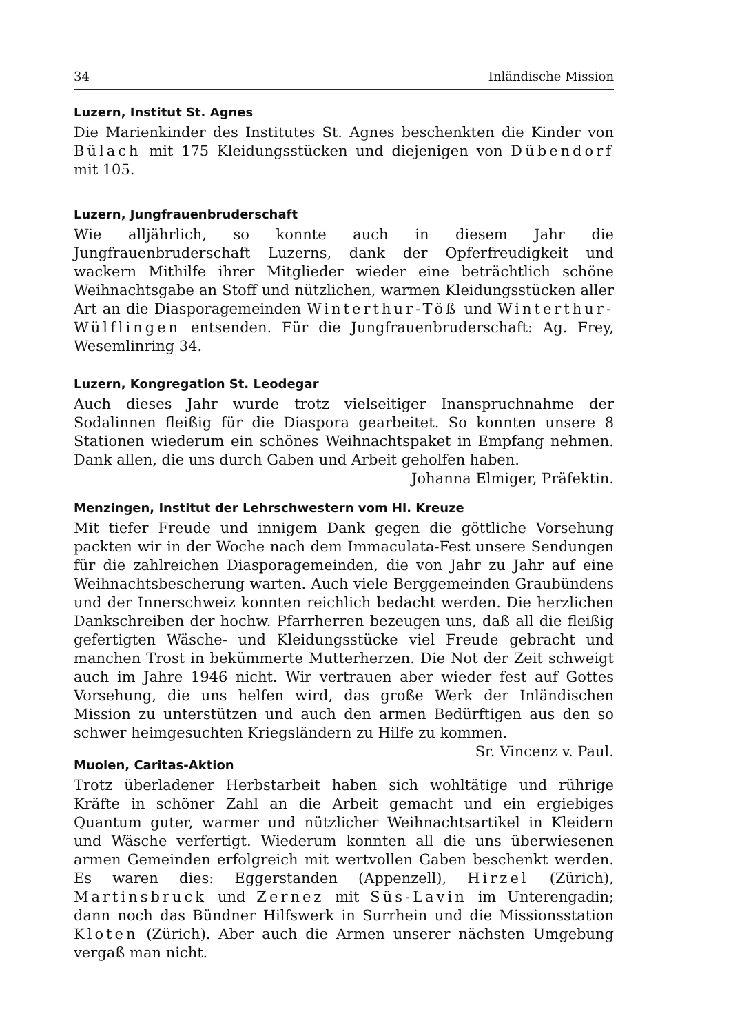34 Inländische Mission
Luzern, Institut St. Agnes
Die Marienkinder des Institutes St. Agnes beschenkten die Kinder von Bülach mit 175 Kleidungsstücken und diejenigen von Dübendorf mit 105.
Luzern, Jungfrauenbruderschaft
Wie alljährlich, so konnte auch in diesem Jahr die Jungfrauenbruderschaft Luzerns, dank der Opferfreudigkeit und wackern Mithilfe ihrer Mitglieder wieder eine beträchtlich schöne Weihnachtsgabe an Stoff und nützlichen, warmen Kleidungsstücken aller Art an die Diasporagemeinden Winterthur-Töß und Winterthur-Wülflingen entsenden. Für die Jungfrauenbruderschaft: Ag. Frey, Wesemlinring 34.
Luzern, Kongregation St. Leodegar
Auch dieses Jahr wurde trotz vielseitiger Inanspruchnahme der Sodalinnen fleißig für die Diaspora gearbeitet. So konnten unsere 8 Stationen wiederum ein schönes Weihnachtspaket in Empfang nehmen. Dank allen, die uns durch Gaben und Arbeit geholfen haben.
Johanna Elmiger, Präfektin.
Menzingen, Institut der Lehrschwestern vom Hl. Kreuze
Mit tiefer Freude und innigem Dank gegen die göttliche Vorsehung packten wir in der Woche nach dem Immaculata-Fest unsere Sendungen für die zahlreichen Diasporagemeinden, die von Jahr zu Jahr auf eine Weihnachtsbescherung warten. Auch viele Berggemeinden Graubündens und der Innerschweiz konnten reichlich bedacht werden. Die herzlichen Dankschreiben der hochw. Pfarrherren bezeugen uns, daß all die fleißig gefertigten Wäsche- und Kleidungsstücke viel Freude gebracht und manchen Trost in bekümmerte Mutterherzen. Die Not der Zeit schweigt auch im Jahre 1946 nicht. Wir vertrauen aber wieder fest auf Gottes Vorsehung, die uns helfen wird, das große Werk der Inländischen Mission zu unterstützen und auch den armen Bedürftigen aus den so schwer heimgesuchten Kriegsländern zu Hilfe zu kommen. Sr. Vincenz v. Paul.
Muolen, Caritas-Aktion
Trotz überladener Herbstarbeit haben sich wohltätige und rührige Kräfte in schöner Zahl an die Arbeit gemacht und ein ergiebiges Quantum guter, warmer und nützlicher Weihnachtsartikel in Kleidern und Wäsche verfertigt. Wiederum konnten all die uns überwiesenen armen Gemeinden erfolgreich mit wertvollen Gaben beschenkt werden. Es waren dies: Eggerstanden (Appenzell), Hirzel (Zürich), Martinsbruck und Zernez mit Süs-Lavin im Unterengadin; dann noch das Bündner Hilfswerk in Surrhein und die Missionsstation Kloten (Zürich). Aber auch die Armen unserer nächsten Umgebung vergaß man nicht.